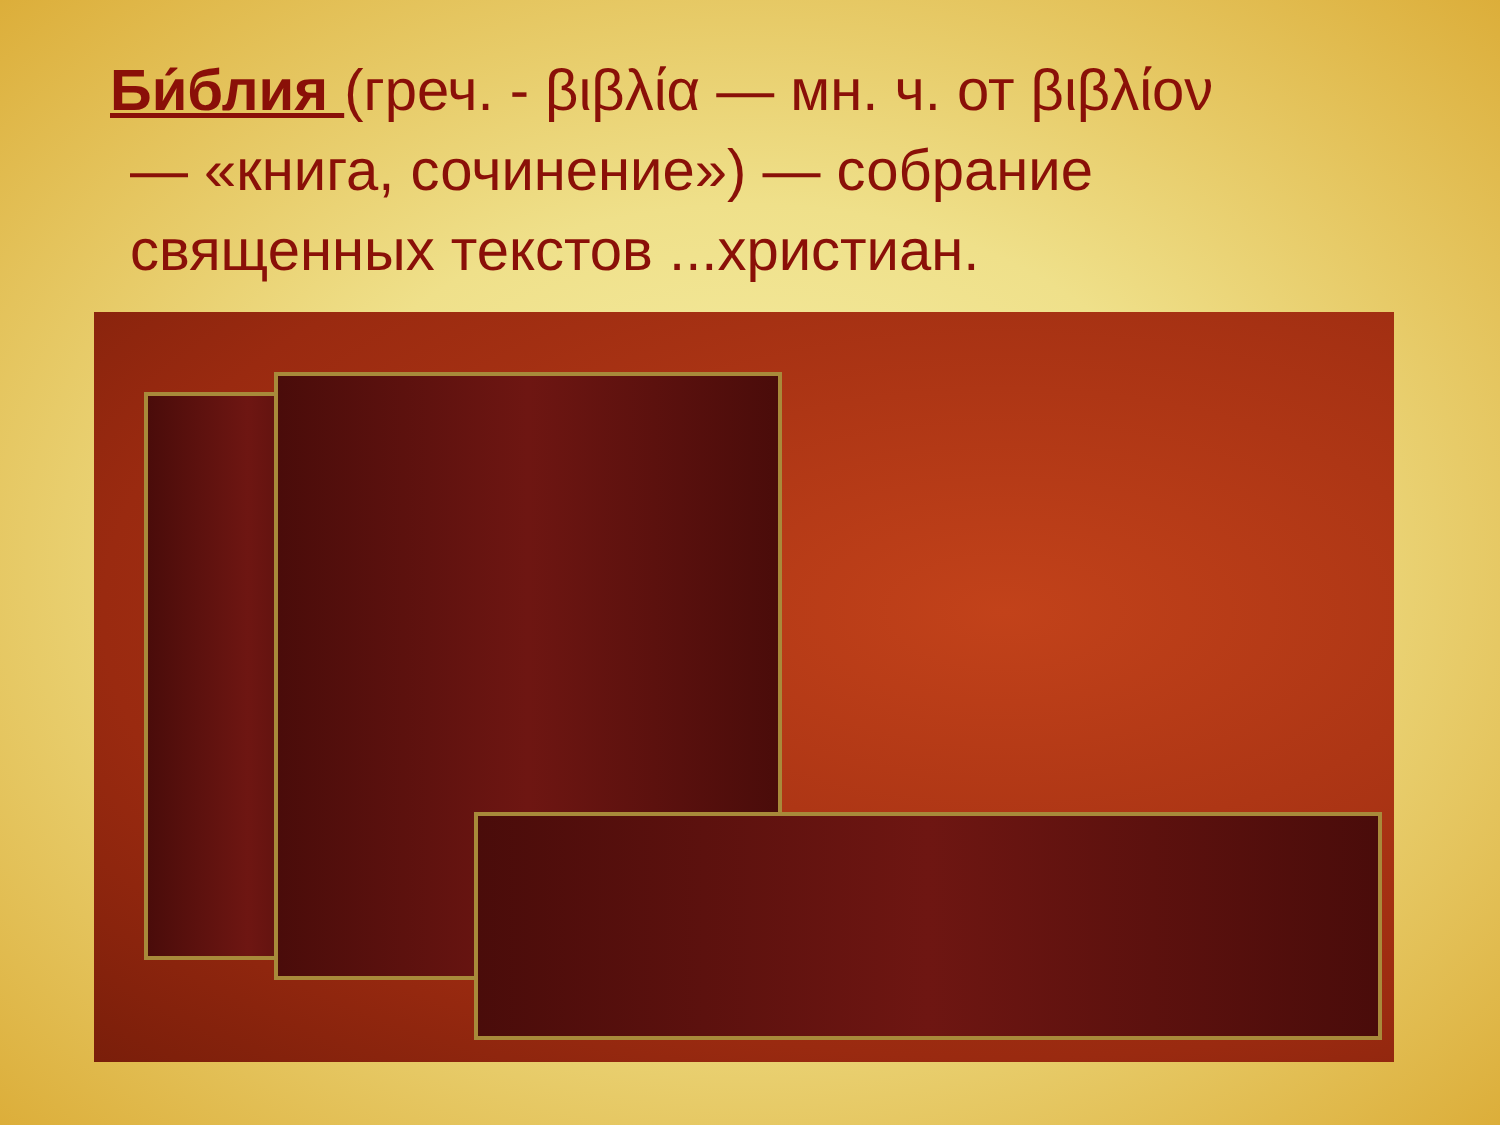Би́блия (греч. - βιβλία — мн. ч. от βιβλίον
— «книга, сочинение») — собрание
священных текстов ...христиан.